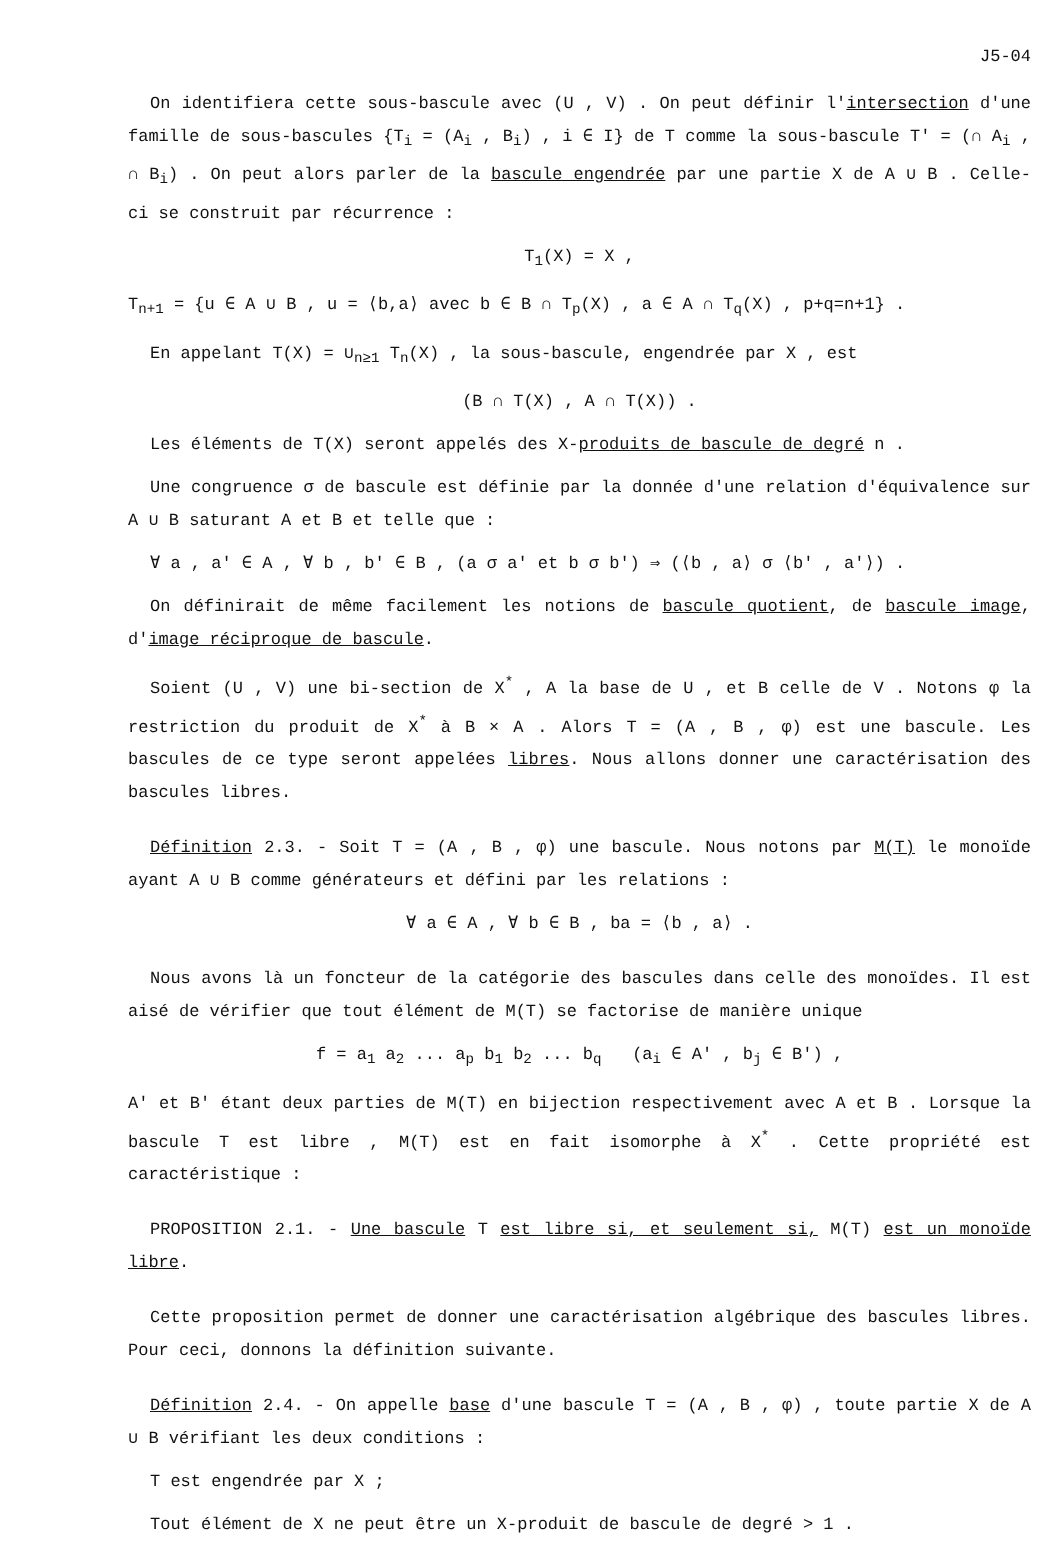J5-04
On identifiera cette sous-bascule avec (U , V) . On peut définir l'intersection d'une famille de sous-bascules {T<sub>i</sub> = (A<sub>i</sub> , B<sub>i</sub>) , i ∈ I} de T comme la sous-bascule T' = (∩ A<sub>i</sub> , ∩ B<sub>i</sub>) . On peut alors parler de la bascule engendrée par une partie X de A ∪ B . Celle-ci se construit par récurrence :
T<sub>1</sub>(X) = X ,
T<sub>n+1</sub> = {u ∈ A ∪ B , u = ⟨b,a⟩ avec b ∈ B ∩ T<sub>p</sub>(X) , a ∈ A ∩ T<sub>q</sub>(X) , p+q=n+1} .
En appelant T(X) = ∪<sub>n≥1</sub> T<sub>n</sub>(X) , la sous-bascule, engendrée par X , est
(B ∩ T(X) , A ∩ T(X)) .
Les éléments de T(X) seront appelés des X-produits de bascule de degré n .
Une congruence σ de bascule est définie par la donnée d'une relation d'équivalence sur A ∪ B saturant A et B et telle que :
∀ a , a' ∈ A , ∀ b , b' ∈ B , (a σ a' et b σ b') ⇒ (⟨b , a⟩ σ ⟨b' , a'⟩) .
On définirait de même facilement les notions de bascule quotient, de bascule image, d'image réciproque de bascule.
Soient (U , V) une bi-section de X<sup>*</sup> , A la base de U , et B celle de V . Notons φ la restriction du produit de X<sup>*</sup> à B × A . Alors T = (A , B , φ) est une bascule. Les bascules de ce type seront appelées libres. Nous allons donner une caractérisation des bascules libres.
Définition 2.3. - Soit T = (A , B , φ) une bascule. Nous notons par M(T) le monoïde ayant A ∪ B comme générateurs et défini par les relations :
∀ a ∈ A , ∀ b ∈ B , ba = ⟨b , a⟩ .
Nous avons là un foncteur de la catégorie des bascules dans celle des monoïdes. Il est aisé de vérifier que tout élément de M(T) se factorise de manière unique
f = a<sub>1</sub> a<sub>2</sub> ... a<sub>p</sub> b<sub>1</sub> b<sub>2</sub> ... b<sub>q</sub> (a<sub>i</sub> ∈ A' , b<sub>j</sub> ∈ B') ,
A' et B' étant deux parties de M(T) en bijection respectivement avec A et B . Lorsque la bascule T est libre , M(T) est en fait isomorphe à X<sup>*</sup> . Cette propriété est caractéristique :
PROPOSITION 2.1. - Une bascule T est libre si, et seulement si, M(T) est un monoïde libre.
Cette proposition permet de donner une caractérisation algébrique des bascules libres. Pour ceci, donnons la définition suivante.
Définition 2.4. - On appelle base d'une bascule T = (A , B , φ) , toute partie X de A ∪ B vérifiant les deux conditions :
T est engendrée par X ;
Tout élément de X ne peut être un X-produit de bascule de degré > 1 .